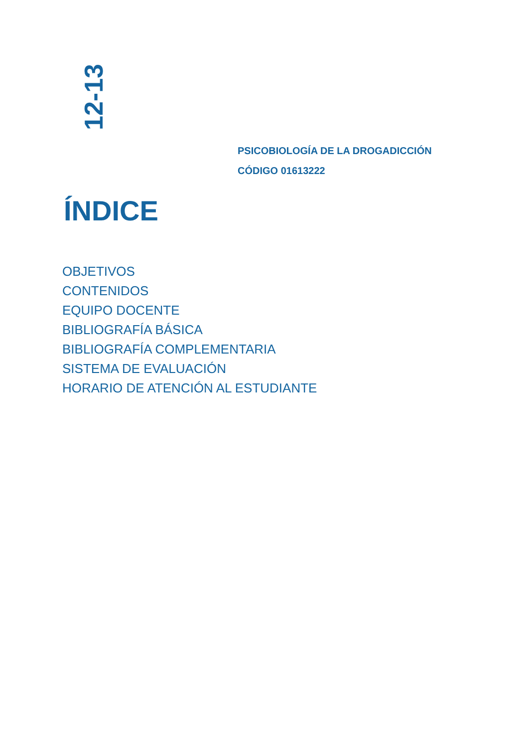12-13
PSICOBIOLOGÍA DE LA DROGADICCIÓN
CÓDIGO 01613222
ÍNDICE
OBJETIVOS
CONTENIDOS
EQUIPO DOCENTE
BIBLIOGRAFÍA BÁSICA
BIBLIOGRAFÍA COMPLEMENTARIA
SISTEMA DE EVALUACIÓN
HORARIO DE ATENCIÓN AL ESTUDIANTE